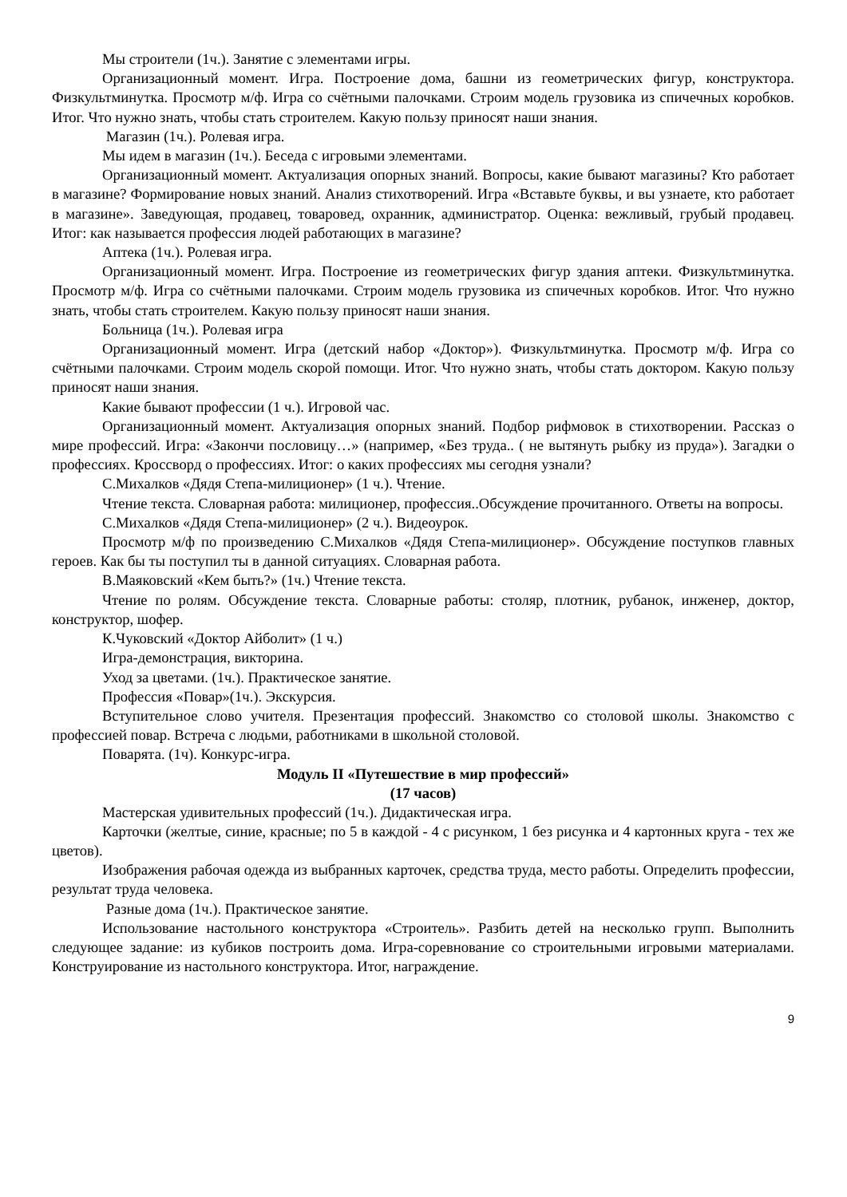Мы строители (1ч.). Занятие с элементами игры.
Организационный момент. Игра. Построение дома, башни из геометрических фигур, конструктора. Физкультминутка. Просмотр м/ф. Игра со счётными палочками. Строим модель грузовика из спичечных коробков. Итог. Что нужно знать, чтобы стать строителем. Какую пользу приносят наши знания.
Магазин (1ч.). Ролевая игра.
Мы идем в магазин (1ч.). Беседа с игровыми элементами.
Организационный момент. Актуализация опорных знаний. Вопросы, какие бывают магазины? Кто работает в магазине? Формирование новых знаний. Анализ стихотворений. Игра «Вставьте буквы, и вы узнаете, кто работает в магазине». Заведующая, продавец, товаровед, охранник, администратор. Оценка: вежливый, грубый продавец. Итог: как называется профессия людей работающих в магазине?
Аптека (1ч.). Ролевая игра.
Организационный момент. Игра. Построение из геометрических фигур здания аптеки. Физкультминутка. Просмотр м/ф. Игра со счётными палочками. Строим модель грузовика из спичечных коробков. Итог. Что нужно знать, чтобы стать строителем. Какую пользу приносят наши знания.
Больница (1ч.). Ролевая игра
Организационный момент. Игра (детский набор «Доктор»). Физкультминутка. Просмотр м/ф. Игра со счётными палочками. Строим модель скорой помощи. Итог. Что нужно знать, чтобы стать доктором. Какую пользу приносят наши знания.
Какие бывают профессии (1 ч.). Игровой час.
Организационный момент. Актуализация опорных знаний. Подбор рифмовок в стихотворении. Рассказ о мире профессий. Игра: «Закончи пословицу…» (например, «Без труда.. ( не вытянуть рыбку из пруда»). Загадки о профессиях. Кроссворд о профессиях. Итог: о каких профессиях мы сегодня узнали?
С.Михалков «Дядя Степа-милиционер» (1 ч.). Чтение.
Чтение текста. Словарная работа: милиционер, профессия..Обсуждение прочитанного. Ответы на вопросы.
С.Михалков «Дядя Степа-милиционер» (2 ч.). Видеоурок.
Просмотр м/ф по произведению С.Михалков «Дядя Степа-милиционер». Обсуждение поступков главных героев. Как бы ты поступил ты в данной ситуациях. Словарная работа.
В.Маяковский «Кем быть?» (1ч.) Чтение текста.
Чтение по ролям. Обсуждение текста. Словарные работы: столяр, плотник, рубанок, инженер, доктор, конструктор, шофер.
К.Чуковский «Доктор Айболит» (1 ч.)
Игра-демонстрация, викторина.
Уход за цветами. (1ч.). Практическое занятие.
Профессия «Повар»(1ч.). Экскурсия.
Вступительное слово учителя. Презентация профессий. Знакомство со столовой школы. Знакомство с профессией повар. Встреча с людьми, работниками в школьной столовой.
Поварята. (1ч). Конкурс-игра.
Модуль II «Путешествие в мир профессий»
(17 часов)
Мастерская удивительных профессий (1ч.). Дидактическая игра.
Карточки (желтые, синие, красные; по 5 в каждой - 4 с рисунком, 1 без рисунка и 4 картонных круга - тех же цветов).
Изображения рабочая одежда из выбранных карточек, средства труда, место работы. Определить профессии, результат труда человека.
Разные дома (1ч.). Практическое занятие.
Использование настольного конструктора «Строитель». Разбить детей на несколько групп. Выполнить следующее задание: из кубиков построить дома. Игра-соревнование со строительными игровыми материалами. Конструирование из настольного конструктора. Итог, награждение.
9